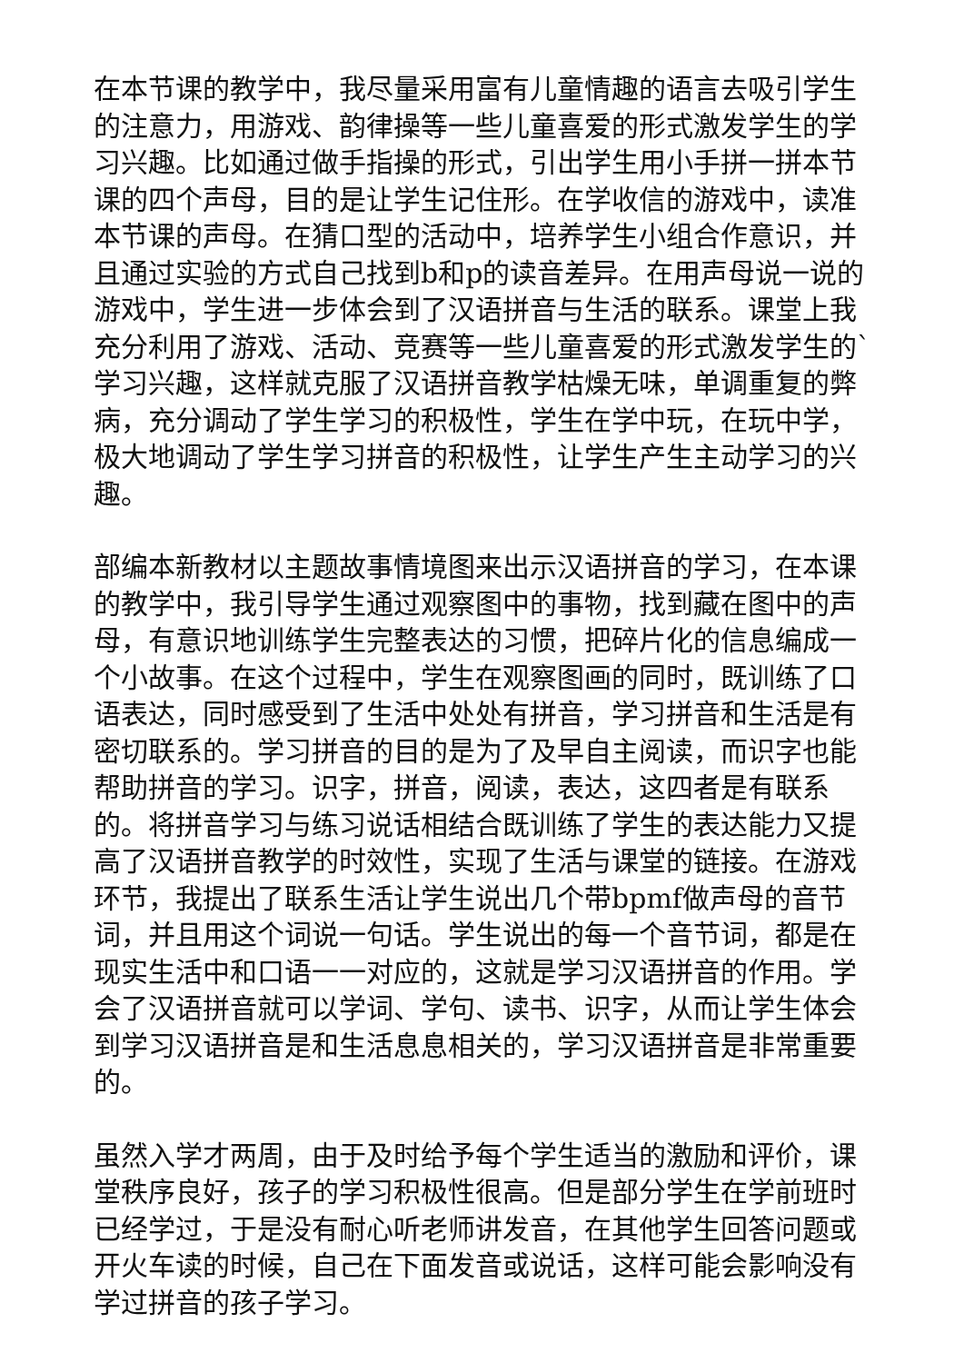在本节课的教学中，我尽量采用富有儿童情趣的语言去吸引学生的注意力，用游戏、韵律操等一些儿童喜爱的形式激发学生的学习兴趣。比如通过做手指操的形式，引出学生用小手拼一拼本节课的四个声母，目的是让学生记住形。在学收信的游戏中，读准本节课的声母。在猜口型的活动中，培养学生小组合作意识，并且通过实验的方式自己找到b和p的读音差异。在用声母说一说的游戏中，学生进一步体会到了汉语拼音与生活的联系。课堂上我充分利用了游戏、活动、竞赛等一些儿童喜爱的形式激发学生的`学习兴趣，这样就克服了汉语拼音教学枯燥无味，单调重复的弊病，充分调动了学生学习的积极性，学生在学中玩，在玩中学，极大地调动了学生学习拼音的积极性，让学生产生主动学习的兴趣。
部编本新教材以主题故事情境图来出示汉语拼音的学习，在本课的教学中，我引导学生通过观察图中的事物，找到藏在图中的声母，有意识地训练学生完整表达的习惯，把碎片化的信息编成一个小故事。在这个过程中，学生在观察图画的同时，既训练了口语表达，同时感受到了生活中处处有拼音，学习拼音和生活是有密切联系的。学习拼音的目的是为了及早自主阅读，而识字也能帮助拼音的学习。识字，拼音，阅读，表达，这四者是有联系的。将拼音学习与练习说话相结合既训练了学生的表达能力又提高了汉语拼音教学的时效性，实现了生活与课堂的链接。在游戏环节，我提出了联系生活让学生说出几个带bpmf做声母的音节词，并且用这个词说一句话。学生说出的每一个音节词，都是在现实生活中和口语一一对应的，这就是学习汉语拼音的作用。学会了汉语拼音就可以学词、学句、读书、识字，从而让学生体会到学习汉语拼音是和生活息息相关的，学习汉语拼音是非常重要的。
虽然入学才两周，由于及时给予每个学生适当的激励和评价，课堂秩序良好，孩子的学习积极性很高。但是部分学生在学前班时已经学过，于是没有耐心听老师讲发音，在其他学生回答问题或开火车读的时候，自己在下面发音或说话，这样可能会影响没有学过拼音的孩子学习。